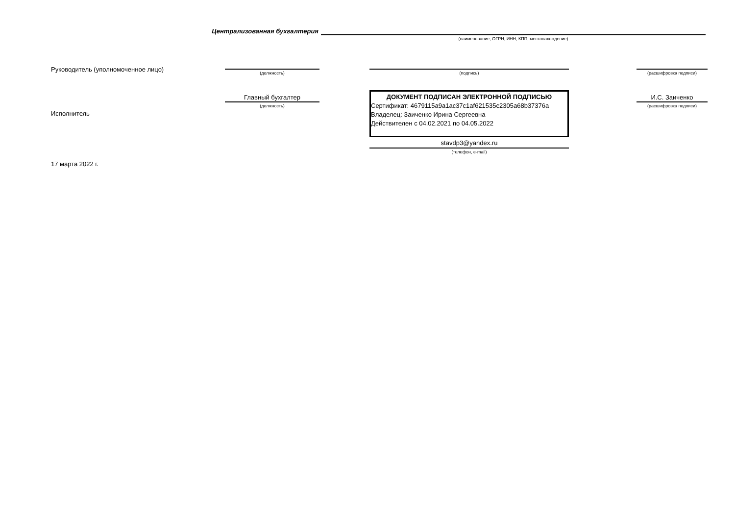Централизованная бухгалтерия
(наименование, ОГРН, ИНН, КПП, местонахождение)
Руководитель (уполномоченное лицо)
(должность) (подпись) (расшифровка подписи)
Исполнитель
Главный бухгалтер
(должность)
ДОКУМЕНТ ПОДПИСАН ЭЛЕКТРОННОЙ ПОДПИСЬЮ
Сертификат: 4679115a9a1ac37c1af621535c2305a68b37376a
Владелец: Заиченко Ирина Сергеевна
Действителен с 04.02.2021 по 04.05.2022
stavdp3@yandex.ru
(телефон, e-mail)
И.С. Заиченко
(расшифровка подписи)
17 марта 2022 г.